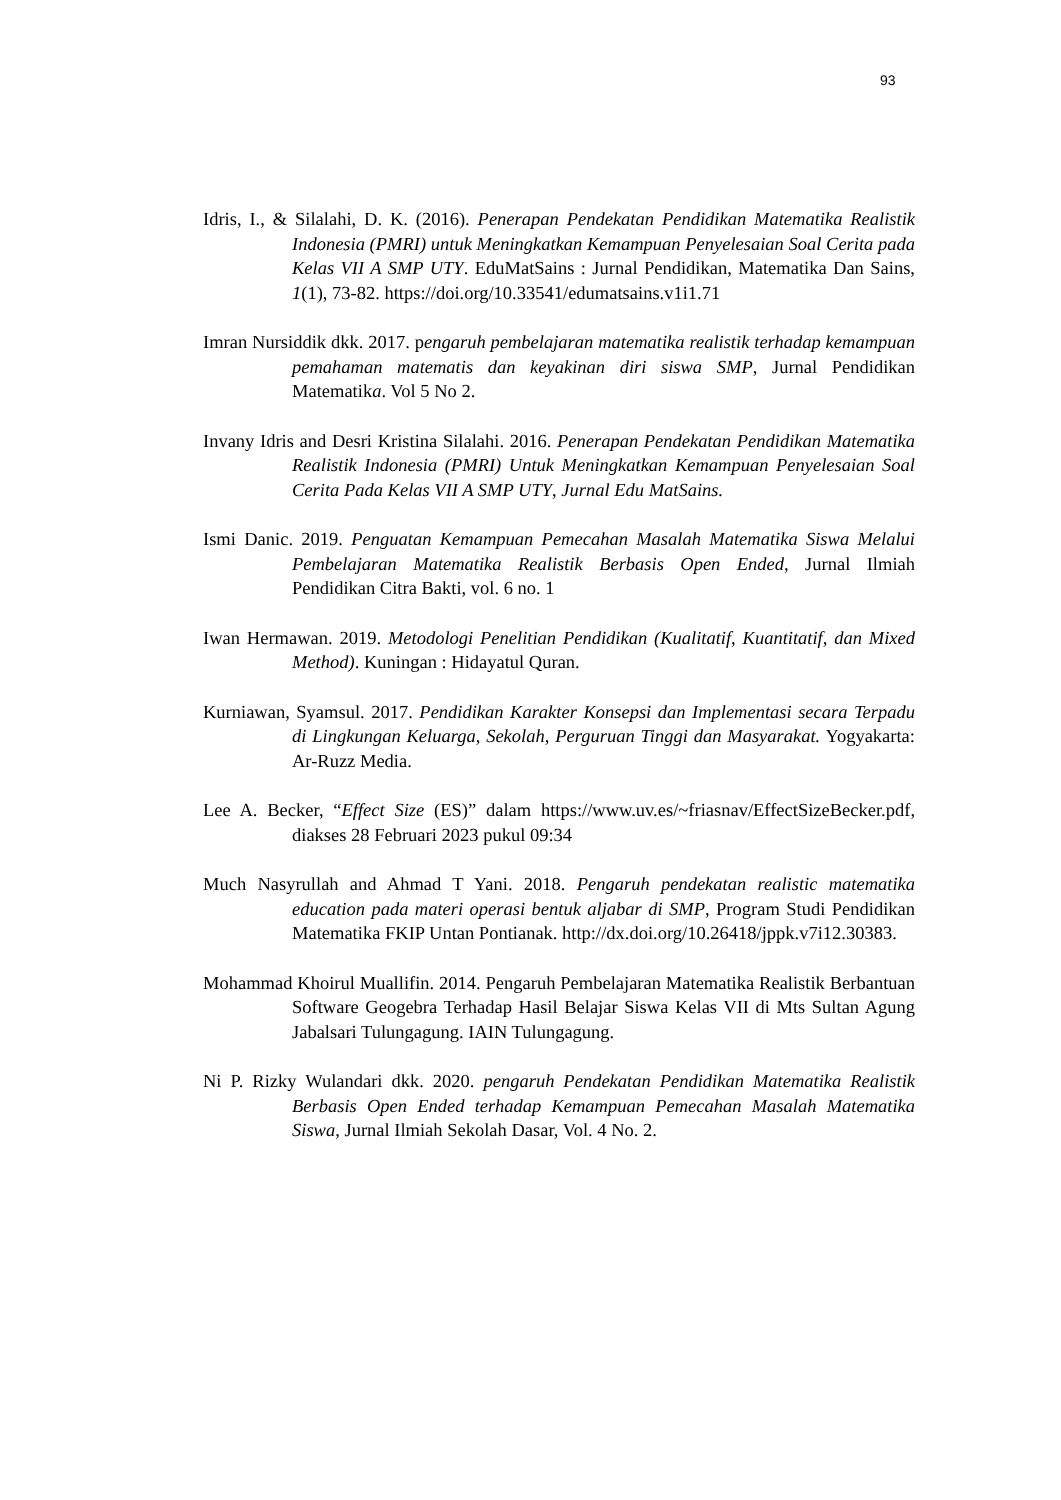93
Idris, I., & Silalahi, D. K. (2016). Penerapan Pendekatan Pendidikan Matematika Realistik Indonesia (PMRI) untuk Meningkatkan Kemampuan Penyelesaian Soal Cerita pada Kelas VII A SMP UTY. EduMatSains : Jurnal Pendidikan, Matematika Dan Sains, 1(1), 73-82. https://doi.org/10.33541/edumatsains.v1i1.71
Imran Nursiddik dkk. 2017. pengaruh pembelajaran matematika realistik terhadap kemampuan pemahaman matematis dan keyakinan diri siswa SMP, Jurnal Pendidikan Matematika. Vol 5 No 2.
Invany Idris and Desri Kristina Silalahi. 2016. Penerapan Pendekatan Pendidikan Matematika Realistik Indonesia (PMRI) Untuk Meningkatkan Kemampuan Penyelesaian Soal Cerita Pada Kelas VII A SMP UTY, Jurnal Edu MatSains.
Ismi Danic. 2019. Penguatan Kemampuan Pemecahan Masalah Matematika Siswa Melalui Pembelajaran Matematika Realistik Berbasis Open Ended, Jurnal Ilmiah Pendidikan Citra Bakti, vol. 6 no. 1
Iwan Hermawan. 2019. Metodologi Penelitian Pendidikan (Kualitatif, Kuantitatif, dan Mixed Method). Kuningan : Hidayatul Quran.
Kurniawan, Syamsul. 2017. Pendidikan Karakter Konsepsi dan Implementasi secara Terpadu di Lingkungan Keluarga, Sekolah, Perguruan Tinggi dan Masyarakat. Yogyakarta: Ar-Ruzz Media.
Lee A. Becker, “Effect Size (ES)” dalam https://www.uv.es/~friasnav/EffectSizeBecker.pdf, diakses 28 Februari 2023 pukul 09:34
Much Nasyrullah and Ahmad T Yani. 2018. Pengaruh pendekatan realistic matematika education pada materi operasi bentuk aljabar di SMP, Program Studi Pendidikan Matematika FKIP Untan Pontianak. http://dx.doi.org/10.26418/jppk.v7i12.30383.
Mohammad Khoirul Muallifin. 2014. Pengaruh Pembelajaran Matematika Realistik Berbantuan Software Geogebra Terhadap Hasil Belajar Siswa Kelas VII di Mts Sultan Agung Jabalsari Tulungagung. IAIN Tulungagung.
Ni P. Rizky Wulandari dkk. 2020. pengaruh Pendekatan Pendidikan Matematika Realistik Berbasis Open Ended terhadap Kemampuan Pemecahan Masalah Matematika Siswa, Jurnal Ilmiah Sekolah Dasar, Vol. 4 No. 2.